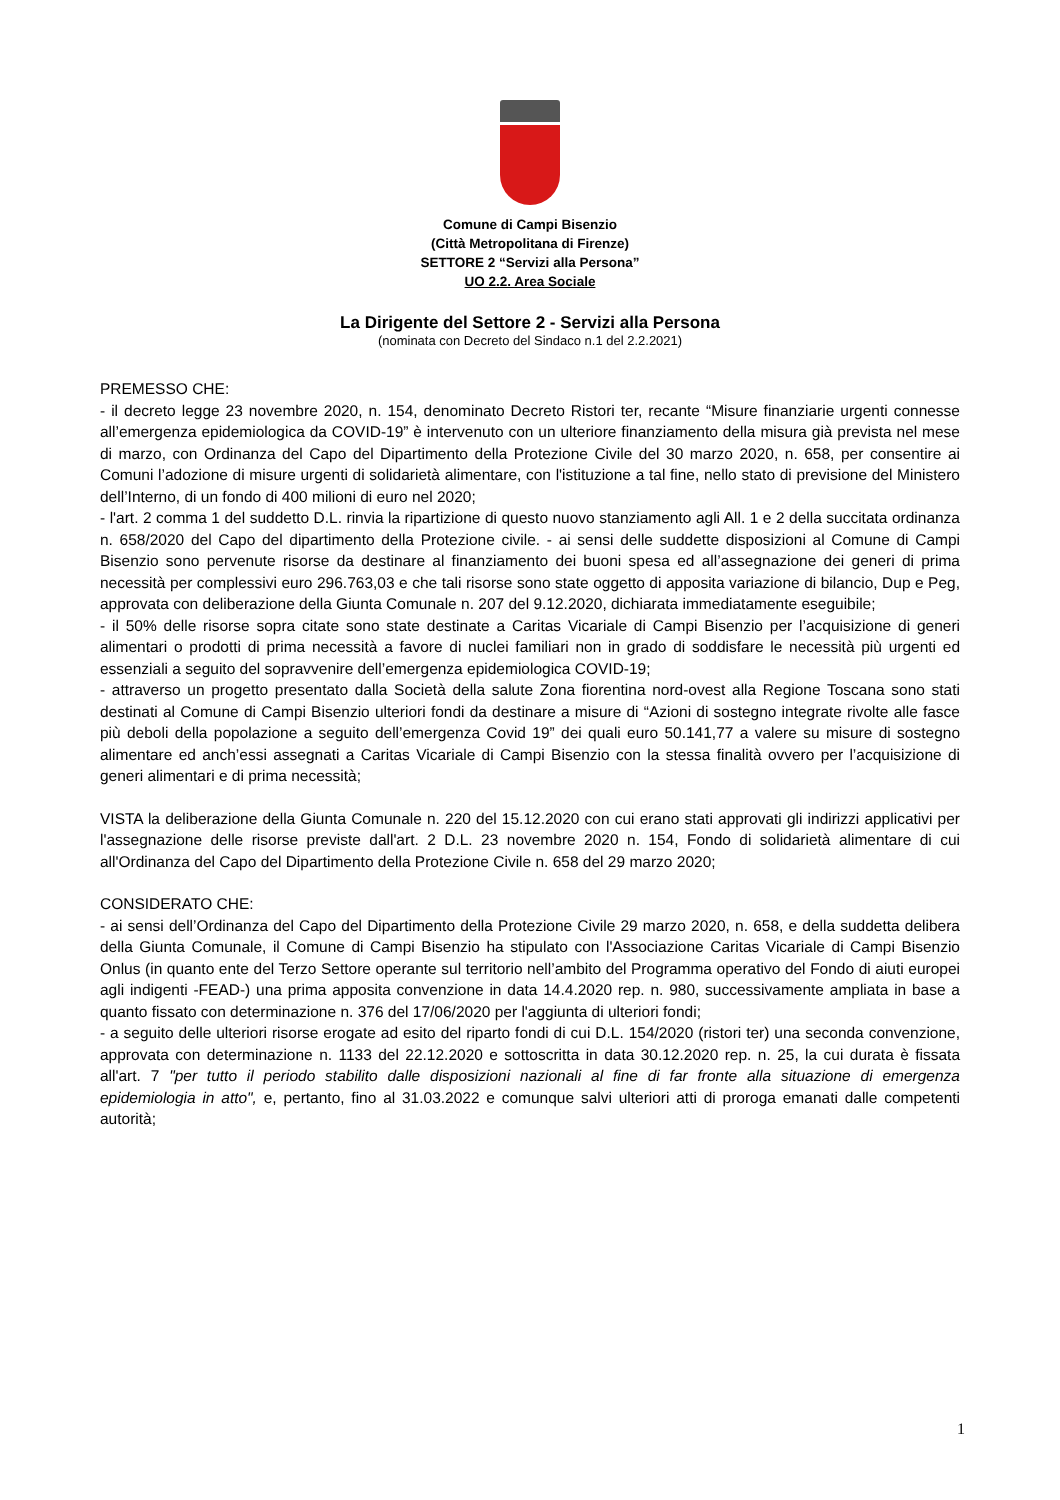Comune di Campi Bisenzio
(Città Metropolitana di Firenze)
SETTORE 2 “Servizi alla Persona”
UO 2.2. Area Sociale
La Dirigente del Settore 2 - Servizi alla Persona
(nominata con Decreto del Sindaco n.1 del 2.2.2021)
PREMESSO CHE:
- il decreto legge 23 novembre 2020, n. 154, denominato Decreto Ristori ter, recante “Misure finanziarie urgenti connesse all’emergenza epidemiologica da COVID-19” è intervenuto con un ulteriore finanziamento della misura già prevista nel mese di marzo, con Ordinanza del Capo del Dipartimento della Protezione Civile del 30 marzo 2020, n. 658, per consentire ai Comuni l’adozione di misure urgenti di solidarietà alimentare, con l'istituzione a tal fine, nello stato di previsione del Ministero dell’Interno, di un fondo di 400 milioni di euro nel 2020;
- l'art. 2 comma 1 del suddetto D.L. rinvia la ripartizione di questo nuovo stanziamento agli All. 1 e 2 della succitata ordinanza n. 658/2020 del Capo del dipartimento della Protezione civile. - ai sensi delle suddette disposizioni al Comune di Campi Bisenzio sono pervenute risorse da destinare al finanziamento dei buoni spesa ed all’assegnazione dei generi di prima necessità per complessivi euro 296.763,03 e che tali risorse sono state oggetto di apposita variazione di bilancio, Dup e Peg, approvata con deliberazione della Giunta Comunale n. 207 del 9.12.2020, dichiarata immediatamente eseguibile;
- il 50% delle risorse sopra citate sono state destinate a Caritas Vicariale di Campi Bisenzio per l’acquisizione di generi alimentari o prodotti di prima necessità a favore di nuclei familiari non in grado di soddisfare le necessità più urgenti ed essenziali a seguito del sopravvenire dell’emergenza epidemiologica COVID-19;
- attraverso un progetto presentato dalla Società della salute Zona fiorentina nord-ovest alla Regione Toscana sono stati destinati al Comune di Campi Bisenzio ulteriori fondi da destinare a misure di “Azioni di sostegno integrate rivolte alle fasce più deboli della popolazione a seguito dell’emergenza Covid 19” dei quali euro 50.141,77 a valere su misure di sostegno alimentare ed anch’essi assegnati a Caritas Vicariale di Campi Bisenzio con la stessa finalità ovvero per l’acquisizione di generi alimentari e di prima necessità;
VISTA la deliberazione della Giunta Comunale n. 220 del 15.12.2020 con cui erano stati approvati gli indirizzi applicativi per l'assegnazione delle risorse previste dall'art. 2 D.L. 23 novembre 2020 n. 154, Fondo di solidarietà alimentare di cui all'Ordinanza del Capo del Dipartimento della Protezione Civile n. 658 del 29 marzo 2020;
CONSIDERATO CHE:
- ai sensi dell’Ordinanza del Capo del Dipartimento della Protezione Civile 29 marzo 2020, n. 658, e della suddetta delibera della Giunta Comunale, il Comune di Campi Bisenzio ha stipulato con l'Associazione Caritas Vicariale di Campi Bisenzio Onlus (in quanto ente del Terzo Settore operante sul territorio nell’ambito del Programma operativo del Fondo di aiuti europei agli indigenti -FEAD-) una prima apposita convenzione in data 14.4.2020 rep. n. 980, successivamente ampliata in base a quanto fissato con determinazione n. 376 del 17/06/2020 per l'aggiunta di ulteriori fondi;
- a seguito delle ulteriori risorse erogate ad esito del riparto fondi di cui D.L. 154/2020 (ristori ter) una seconda convenzione, approvata con determinazione n. 1133 del 22.12.2020 e sottoscritta in data 30.12.2020 rep. n. 25, la cui durata è fissata all'art. 7 "per tutto il periodo stabilito dalle disposizioni nazionali al fine di far fronte alla situazione di emergenza epidemiologia in atto", e, pertanto, fino al 31.03.2022 e comunque salvi ulteriori atti di proroga emanati dalle competenti autorità;
1